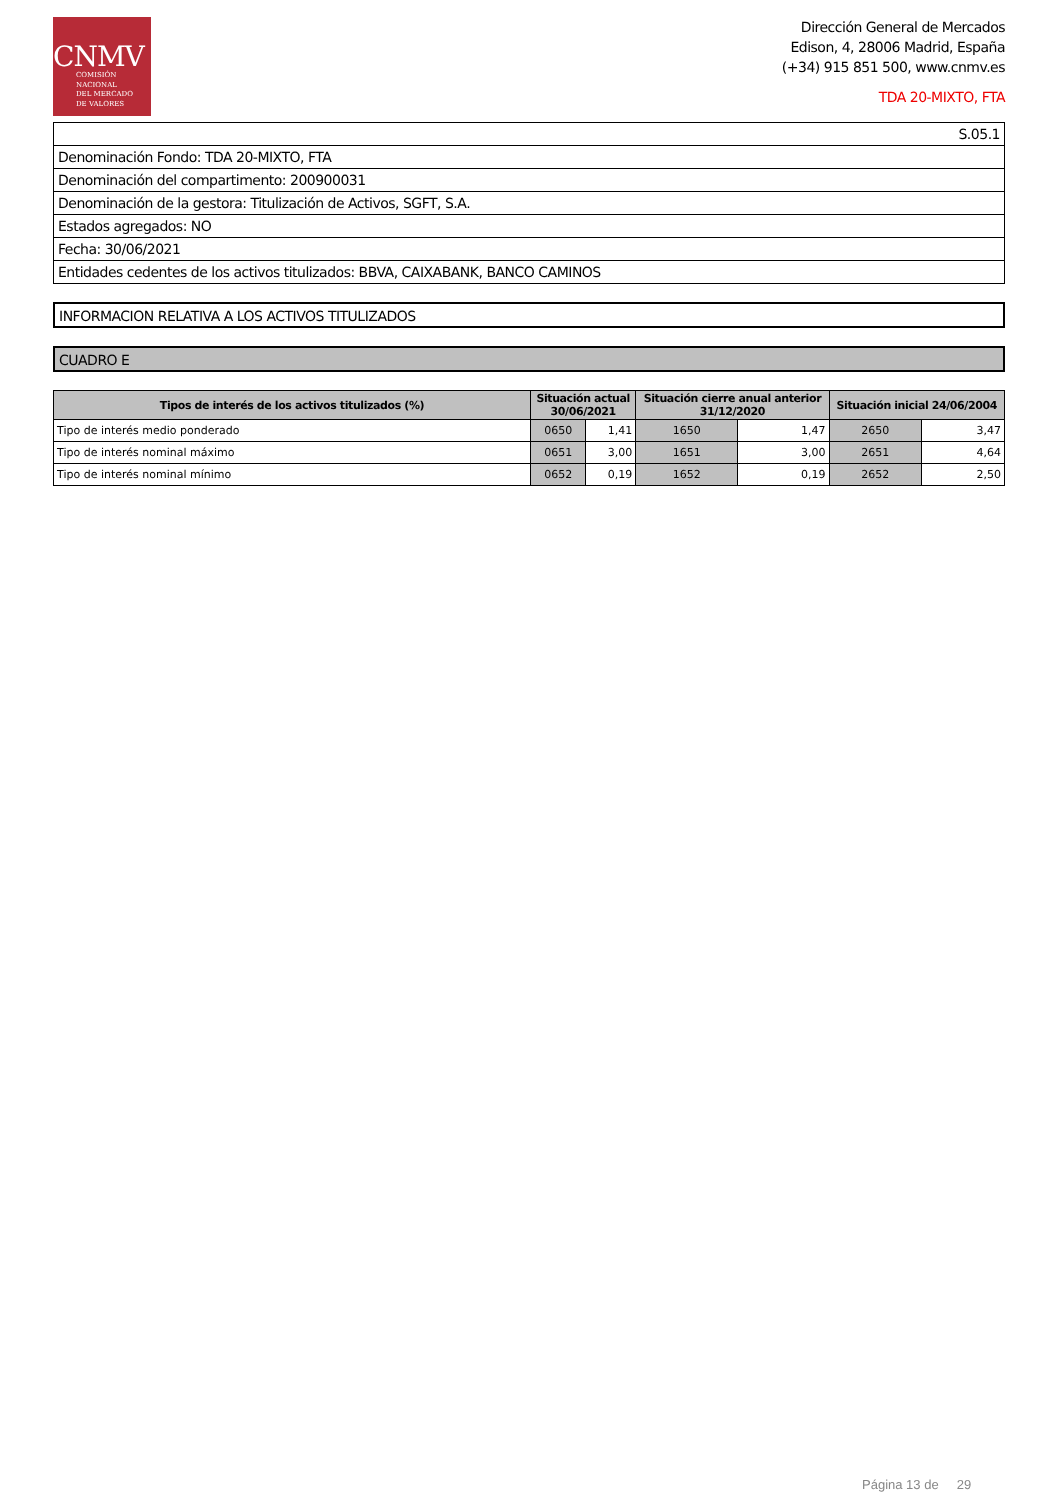CNMV
COMISIÓN
NACIONAL
DEL MERCADO
DE VALORES
Dirección General de Mercados
Edison, 4, 28006 Madrid, España
(+34) 915 851 500, www.cnmv.es
TDA 20-MIXTO, FTA
| S.05.1 |
| Denominación Fondo: TDA 20-MIXTO, FTA |
| Denominación del compartimento: 200900031 |
| Denominación de la gestora: Titulización de Activos, SGFT, S.A. |
| Estados agregados: NO |
| Fecha: 30/06/2021 |
| Entidades cedentes de los activos titulizados: BBVA, CAIXABANK, BANCO CAMINOS |
INFORMACION RELATIVA A LOS ACTIVOS TITULIZADOS
CUADRO E
| Tipos de interés de los activos titulizados (%) | Situación actual 30/06/2021 | | Situación cierre anual anterior 31/12/2020 | | Situación inicial 24/06/2004 | |
| --- | --- | --- | --- | --- | --- | --- |
| Tipo de interés medio ponderado | 0650 | 1,41 | 1650 | 1,47 | 2650 | 3,47 |
| Tipo de interés nominal máximo | 0651 | 3,00 | 1651 | 3,00 | 2651 | 4,64 |
| Tipo de interés nominal mínimo | 0652 | 0,19 | 1652 | 0,19 | 2652 | 2,50 |
Página 13 de 29